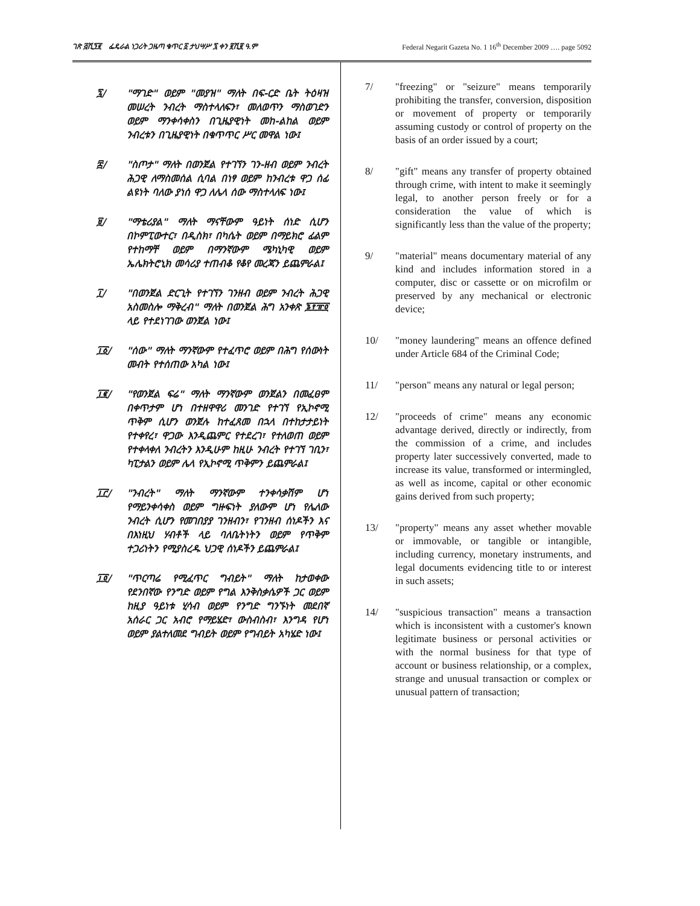ገጽ ፭ሺ፺፪ ፌዴራል ነጋሪት ጋዜጣ ቁጥር ፩ ታህሣሥ ፯ ቀን ፪ሺ፪ ዓ.ም Federal Negarit Gazeta No. 1 16<sup>th</sup> December 2009 …. page 5092
፯/ "ማገድ" ወይም "መያዝ" ማለት በፍ-ርድ ቤት ትዕዛዝ መሠረት ንብረት ማስተላለፍን፣ መለወጥን ማስወገድን ወይም ማንቀሳቀስን በጊዜያዊነት መከ-ልከል ወይም ንብረቱን በጊዜያዊነት በቁጥጥር ሥር መዋል ነው፤
፰/ "ስጦታ" ማለት በወንጀል የተገኘን ገን-ዘብ ወይም ንብረት ሕጋዊ ለማስመሰል ሲባል በነፃ ወይም ከንብረቱ ዋጋ ሰፊ ልዩነት ባለው ያነሰ ዋጋ ለሌላ ሰው ማስተላለፍ ነው፤
፱/ "ማቴሪያል" ማለት ማናቸውም ዓይነት ሰነድ ሲሆን በኮምፒውተር፣ በዲስክ፣ በካሴት ወይም በማይክሮ ፊልም የተከማቸ ወይም በማንኛውም ሜካኒካዊ ወይም ኤሌክትሮኒክ መሳሪያ ተጠብቆ የቆየ መረጃን ይጨምራል፤
፲/ "በወንጀል ድርጊት የተገኘን ገንዘብ ወይም ንብረት ሕጋዊ አስመስሎ ማቅረብ" ማለት በወንጀል ሕግ አንቀጽ ፮፻፹፬ ላይ የተደነገገው ወንጀል ነው፤
፲፩/ "ሰው" ማለት ማንኛውም የተፈጥሮ ወይም በሕግ የሰውነት መብት የተሰጠው አካል ነው፤
፲፪/ "የወንጀል ፍሬ" ማለት ማንኛውም ወንጀልን በመፈፀም በቀጥታም ሆነ በተዘዋዋሪ መንገድ የተገኘ የኢኮኖሚ ጥቅም ሲሆን ወንጀሉ ከተፈጸመ በኋላ በተከታታይነት የተቀየረ፣ ዋጋው እንዲጨምር የተደረገ፣ የተለወጠ ወይም የተቀላቀለ ንብረትን እንዲሁም ከዚሁ ንብረት የተገኘ ገቢን፣ ካፒታልን ወይም ሌላ የኢኮኖሚ ጥቅምን ይጨምራል፤
፲፫/ "ንብረት" ማለት ማንኛውም ተንቀሳቃሽም ሆነ የማይንቀሳቀስ ወይም ግዙፍነት ያለውም ሆነ የሌለው ንብረት ሲሆን የመገበያያ ገንዘብን፣ የገንዘብ ሰነዶችን እና በእነዚህ ሃብቶች ላይ ባለቤትነትን ወይም የጥቅም ተጋሪነትን የሚያስረዱ ህጋዊ ሰነዶችን ይጨምራል፤
፲፬/ "ጥርጣሬ የሚፈጥር ግብይት" ማለት ከታወቀው የደንበኛው የንግድ ወይም የግል እንቅስቃሴዎች ጋር ወይም ከዚያ ዓይነቱ ሂሳብ ወይም የንግድ ግንኙነት መደበኛ አሰራር ጋር አብሮ የማይሄድ፣ ውስብስብ፣ እንግዳ የሆነ ወይም ያልተለመደ ግብይት ወይም የግብይት አካሄድ ነው፤
7/ "freezing" or "seizure" means temporarily prohibiting the transfer, conversion, disposition or movement of property or temporarily assuming custody or control of property on the basis of an order issued by a court;
8/ "gift" means any transfer of property obtained through crime, with intent to make it seemingly legal, to another person freely or for a consideration the value of which is significantly less than the value of the property;
9/ "material" means documentary material of any kind and includes information stored in a computer, disc or cassette or on microfilm or preserved by any mechanical or electronic device;
10/ "money laundering" means an offence defined under Article 684 of the Criminal Code;
11/ "person" means any natural or legal person;
12/ "proceeds of crime" means any economic advantage derived, directly or indirectly, from the commission of a crime, and includes property later successively converted, made to increase its value, transformed or intermingled, as well as income, capital or other economic gains derived from such property;
13/ "property" means any asset whether movable or immovable, or tangible or intangible, including currency, monetary instruments, and legal documents evidencing title to or interest in such assets;
14/ "suspicious transaction" means a transaction which is inconsistent with a customer's known legitimate business or personal activities or with the normal business for that type of account or business relationship, or a complex, strange and unusual transaction or complex or unusual pattern of transaction;